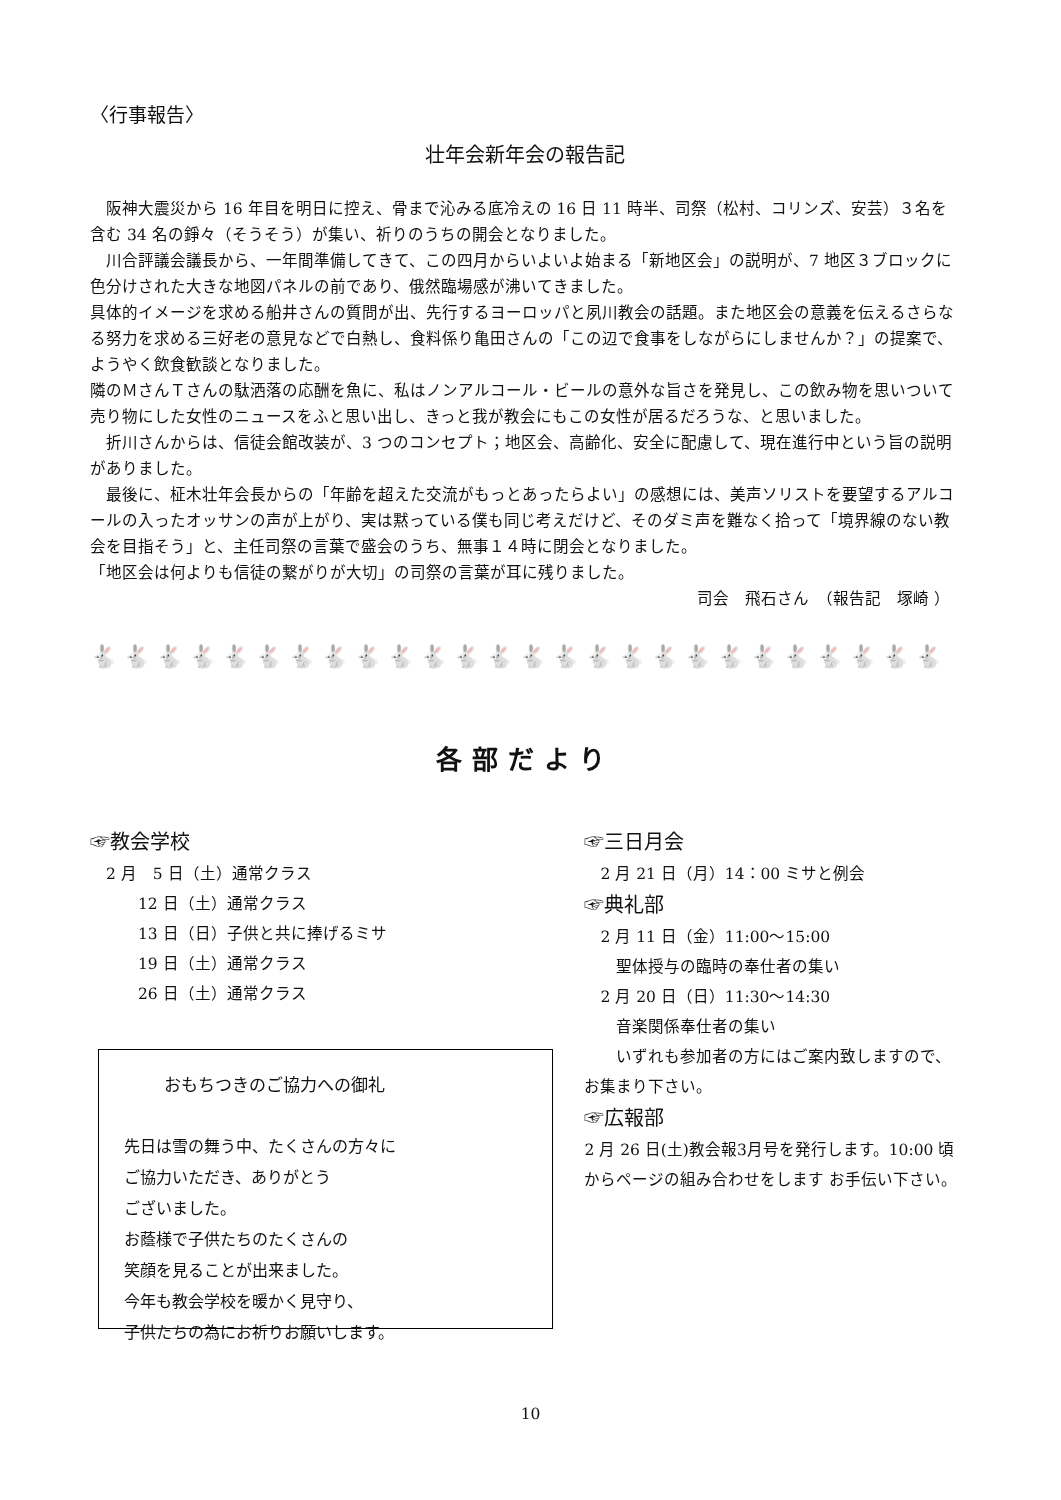〈行事報告〉
壮年会新年会の報告記
　阪神大震災から 16 年目を明日に控え、骨まで沁みる底冷えの 16 日 11 時半、司祭（松村、コリンズ、安芸）３名を含む 34 名の錚々（そうそう）が集い、祈りのうちの開会となりました。
　川合評議会議長から、一年間準備してきて、この四月からいよいよ始まる「新地区会」の説明が、7 地区３ブロックに色分けされた大きな地図パネルの前であり、俄然臨場感が沸いてきました。
具体的イメージを求める船井さんの質問が出、先行するヨーロッパと夙川教会の話題。また地区会の意義を伝えるさらなる努力を求める三好老の意見などで白熱し、食料係り亀田さんの「この辺で食事をしながらにしませんか？」の提案で、ようやく飲食歓談となりました。
隣のＭさんＴさんの駄洒落の応酬を魚に、私はノンアルコール・ビールの意外な旨さを発見し、この飲み物を思いついて売り物にした女性のニュースをふと思い出し、きっと我が教会にもこの女性が居るだろうな、と思いました。
　折川さんからは、信徒会館改装が、3 つのコンセプト；地区会、高齢化、安全に配慮して、現在進行中という旨の説明がありました。
　最後に、柾木壮年会長からの「年齢を超えた交流がもっとあったらよい」の感想には、美声ソリストを要望するアルコールの入ったオッサンの声が上がり、実は黙っている僕も同じ考えだけど、そのダミ声を難なく拾って「境界線のない教会を目指そう」と、主任司祭の言葉で盛会のうち、無事１４時に閉会となりました。
「地区会は何よりも信徒の繋がりが大切」の司祭の言葉が耳に残りました。
司会　飛石さん　（報告記　塚崎 ）
🐇🐇🐇🐇🐇🐇🐇🐇🐇🐇🐇🐇🐇🐇🐇🐇🐇🐇🐇🐇🐇🐇🐇🐇🐇🐇
各部だより
☞教会学校
　2 月　5 日（土）通常クラス
　　　12 日（土）通常クラス
　　　13 日（日）子供と共に捧げるミサ
　　　19 日（土）通常クラス
　　　26 日（土）通常クラス
おもちつきのご協力への御礼
先日は雪の舞う中、たくさんの方々に
ご協力いただき、ありがとう
ございました。
お蔭様で子供たちのたくさんの
笑顔を見ることが出来ました。
今年も教会学校を暖かく見守り、
子供たちの為にお祈りお願いします。
☞三日月会
　2 月 21 日（月）14：00 ミサと例会
☞典礼部
　2 月 11 日（金）11:00～15:00
　　聖体授与の臨時の奉仕者の集い
　2 月 20 日（日）11:30～14:30
　　音楽関係奉仕者の集い
　　いずれも参加者の方にはご案内致しますので、お集まり下さい。
☞広報部
2 月 26 日(土)教会報3月号を発行します。10:00 頃からページの組み合わせをします お手伝い下さい。
10